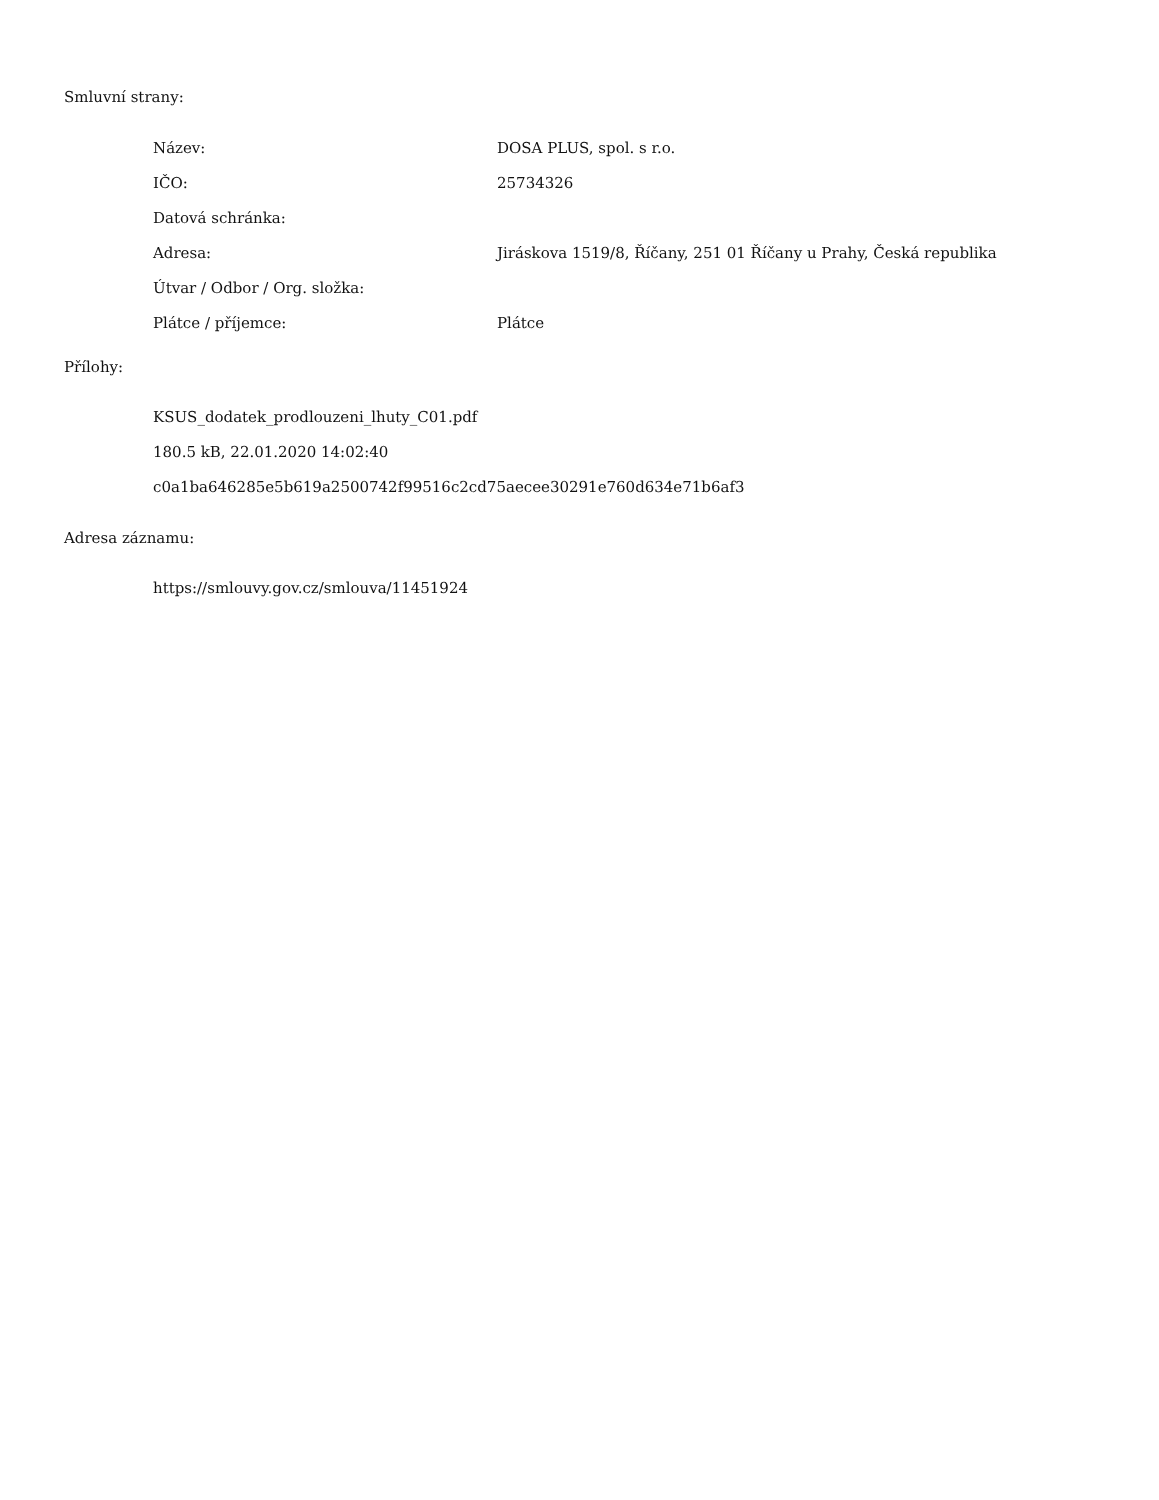Smluvní strany:
| Název: | DOSA PLUS, spol. s r.o. |
| IČO: | 25734326 |
| Datová schránka: | |
| Adresa: | Jiráskova 1519/8, Říčany, 251 01 Říčany u Prahy, Česká republika |
| Útvar / Odbor / Org. složka: | |
| Plátce / příjemce: | Plátce |
Přílohy:
KSUS_dodatek_prodlouzeni_lhuty_C01.pdf
180.5 kB, 22.01.2020 14:02:40
c0a1ba646285e5b619a2500742f99516c2cd75aecee30291e760d634e71b6af3
Adresa záznamu:
https://smlouvy.gov.cz/smlouva/11451924